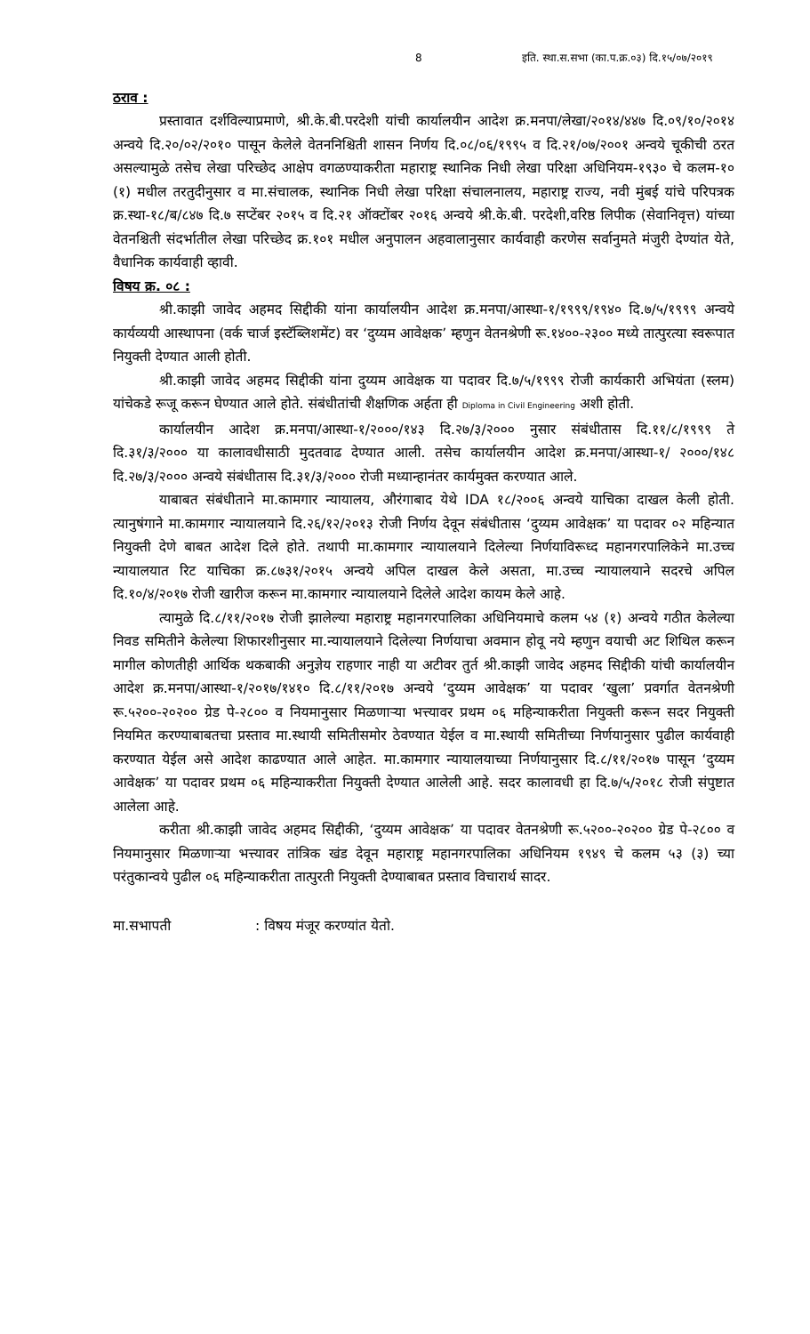8 इति. स्था.स.सभा (का.प.क्र.०३) दि.१५/०७/२०१९
ठराव :
प्रस्तावात दर्शविल्याप्रमाणे, श्री.के.बी.परदेशी यांची कार्यालयीन आदेश क्र.मनपा/लेखा/२०१४/४४७ दि.०९/१०/२०१४ अन्वये दि.२०/०२/२०१० पासून केलेले वेतननिश्चिती शासन निर्णय दि.०८/०६/१९९५ व दि.२१/०७/२००१ अन्वये चूकीची ठरत असल्यामुळे तसेच लेखा परिच्छेद आक्षेप वगळण्याकरीता महाराष्ट्र स्थानिक निधी लेखा परिक्षा अधिनियम-१९३० चे कलम-१० (१) मधील तरतुदीनुसार व मा.संचालक, स्थानिक निधी लेखा परिक्षा संचालनालय, महाराष्ट्र राज्य, नवी मुंबई यांचे परिपत्रक क्र.स्था-१८/ब/८४७ दि.७ सप्टेंबर २०१५ व दि.२१ ऑक्टोंबर २०१६ अन्वये श्री.के.बी. परदेशी,वरिष्ठ लिपीक (सेवानिवृत्त) यांच्या वेतनश्चिती संदर्भातील लेखा परिच्छेद क्र.१०१ मधील अनुपालन अहवालानुसार कार्यवाही करणेस सर्वानुमते मंजुरी देण्यांत येते, वैधानिक कार्यवाही व्हावी.
विषय क्र. ०८ :
श्री.काझी जावेद अहमद सिद्दीकी यांना कार्यालयीन आदेश क्र.मनपा/आस्था-१/१९९९/१९४० दि.७/५/१९९९ अन्वये कार्यव्ययी आस्थापना (वर्क चार्ज इस्टॅब्लिशमेंट) वर ‘दुय्यम आवेक्षक’ म्हणुन वेतनश्रेणी रू.१४००-२३०० मध्ये तात्पुरत्या स्वरूपात नियुक्ती देण्यात आली होती.
श्री.काझी जावेद अहमद सिद्दीकी यांना दुय्यम आवेक्षक या पदावर दि.७/५/१९९९ रोजी कार्यकारी अभियंता (स्लम) यांचेकडे रूजू करून घेण्यात आले होते. संबंधीतांची शैक्षणिक अर्हता ही Diploma in Civil Engineering अशी होती.
कार्यालयीन आदेश क्र.मनपा/आस्था-१/२०००/१४३ दि.२७/३/२००० नुसार संबंधीतास दि.११/८/१९९९ ते दि.३१/३/२००० या कालावधीसाठी मुदतवाढ देण्यात आली. तसेच कार्यालयीन आदेश क्र.मनपा/आस्था-१/ २०००/१४८ दि.२७/३/२००० अन्वये संबंधीतास दि.३१/३/२००० रोजी मध्यान्हानंतर कार्यमुक्त करण्यात आले.
याबाबत संबंधीताने मा.कामगार न्यायालय, औरंगाबाद येथे IDA १८/२००६ अन्वये याचिका दाखल केली होती. त्यानुषंगाने मा.कामगार न्यायालयाने दि.२६/१२/२०१३ रोजी निर्णय देवून संबंधीतास ‘दुय्यम आवेक्षक’ या पदावर ०२ महिन्यात नियुक्ती देणे बाबत आदेश दिले होते. तथापी मा.कामगार न्यायालयाने दिलेल्या निर्णयाविरूध्द महानगरपालिकेने मा.उच्च न्यायालयात रिट याचिका क्र.८७३१/२०१५ अन्वये अपिल दाखल केले असता, मा.उच्च न्यायालयाने सदरचे अपिल दि.१०/४/२०१७ रोजी खारीज करून मा.कामगार न्यायालयाने दिलेले आदेश कायम केले आहे.
त्यामुळे दि.८/११/२०१७ रोजी झालेल्या महाराष्ट्र महानगरपालिका अधिनियमाचे कलम ५४ (१) अन्वये गठीत केलेल्या निवड समितीने केलेल्या शिफारशीनुसार मा.न्यायालयाने दिलेल्या निर्णयाचा अवमान होवू नये म्हणुन वयाची अट शिथिल करून मागील कोणतीही आर्थिक थकबाकी अनुज्ञेय राहणार नाही या अटीवर तुर्त श्री.काझी जावेद अहमद सिद्दीकी यांची कार्यालयीन आदेश क्र.मनपा/आस्था-१/२०१७/१४१० दि.८/११/२०१७ अन्वये ‘दुय्यम आवेक्षक’ या पदावर ‘खुला’ प्रवर्गात वेतनश्रेणी रू.५२००-२०२०० ग्रेड पे-२८०० व नियमानुसार मिळणाऱ्या भत्त्यावर प्रथम ०६ महिन्याकरीता नियुक्ती करून सदर नियुक्ती नियमित करण्याबाबतचा प्रस्ताव मा.स्थायी समितीसमोर ठेवण्यात येईल व मा.स्थायी समितीच्या निर्णयानुसार पुढील कार्यवाही करण्यात येईल असे आदेश काढण्यात आले आहेत. मा.कामगार न्यायालयाच्या निर्णयानुसार दि.८/११/२०१७ पासून ‘दुय्यम आवेक्षक’ या पदावर प्रथम ०६ महिन्याकरीता नियुक्ती देण्यात आलेली आहे. सदर कालावधी हा दि.७/५/२०१८ रोजी संपुष्टात आलेला आहे.
करीता श्री.काझी जावेद अहमद सिद्दीकी, ‘दुय्यम आवेक्षक’ या पदावर वेतनश्रेणी रू.५२००-२०२०० ग्रेड पे-२८०० व नियमानुसार मिळणाऱ्या भत्त्यावर तांत्रिक खंड देवून महाराष्ट्र महानगरपालिका अधिनियम १९४९ चे कलम ५३ (३) च्या परंतुकान्वये पुढील ०६ महिन्याकरीता तात्पुरती नियुक्ती देण्याबाबत प्रस्ताव विचारार्थ सादर.
मा.सभापती : विषय मंजूर करण्यांत येतो.